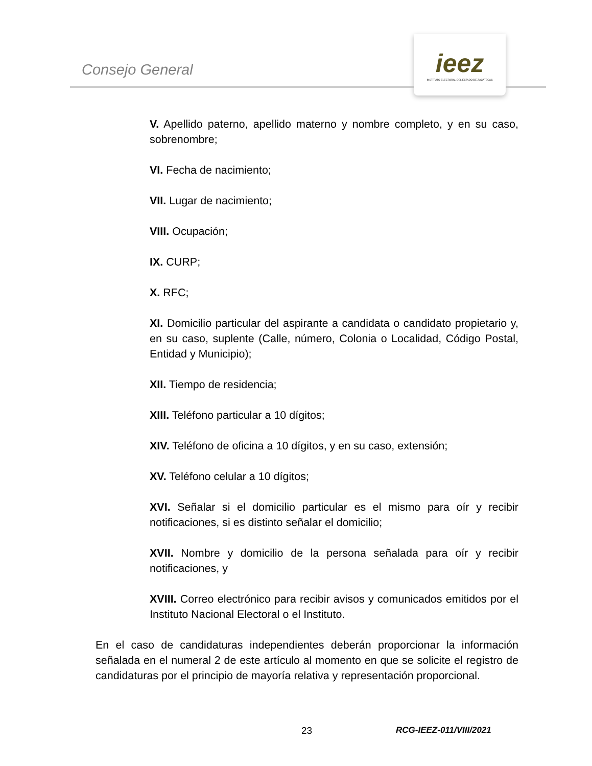Consejo General
ieez
INSTITUTO ELECTORAL DEL ESTADO DE ZACATECAS
V. Apellido paterno, apellido materno y nombre completo, y en su caso, sobrenombre;
VI. Fecha de nacimiento;
VII. Lugar de nacimiento;
VIII. Ocupación;
IX. CURP;
X. RFC;
XI. Domicilio particular del aspirante a candidata o candidato propietario y, en su caso, suplente (Calle, número, Colonia o Localidad, Código Postal, Entidad y Municipio);
XII. Tiempo de residencia;
XIII. Teléfono particular a 10 dígitos;
XIV. Teléfono de oficina a 10 dígitos, y en su caso, extensión;
XV. Teléfono celular a 10 dígitos;
XVI. Señalar si el domicilio particular es el mismo para oír y recibir notificaciones, si es distinto señalar el domicilio;
XVII. Nombre y domicilio de la persona señalada para oír y recibir notificaciones, y
XVIII. Correo electrónico para recibir avisos y comunicados emitidos por el Instituto Nacional Electoral o el Instituto.
En el caso de candidaturas independientes deberán proporcionar la información señalada en el numeral 2 de este artículo al momento en que se solicite el registro de candidaturas por el principio de mayoría relativa y representación proporcional.
23 RCG-IEEZ-011/VIII/2021